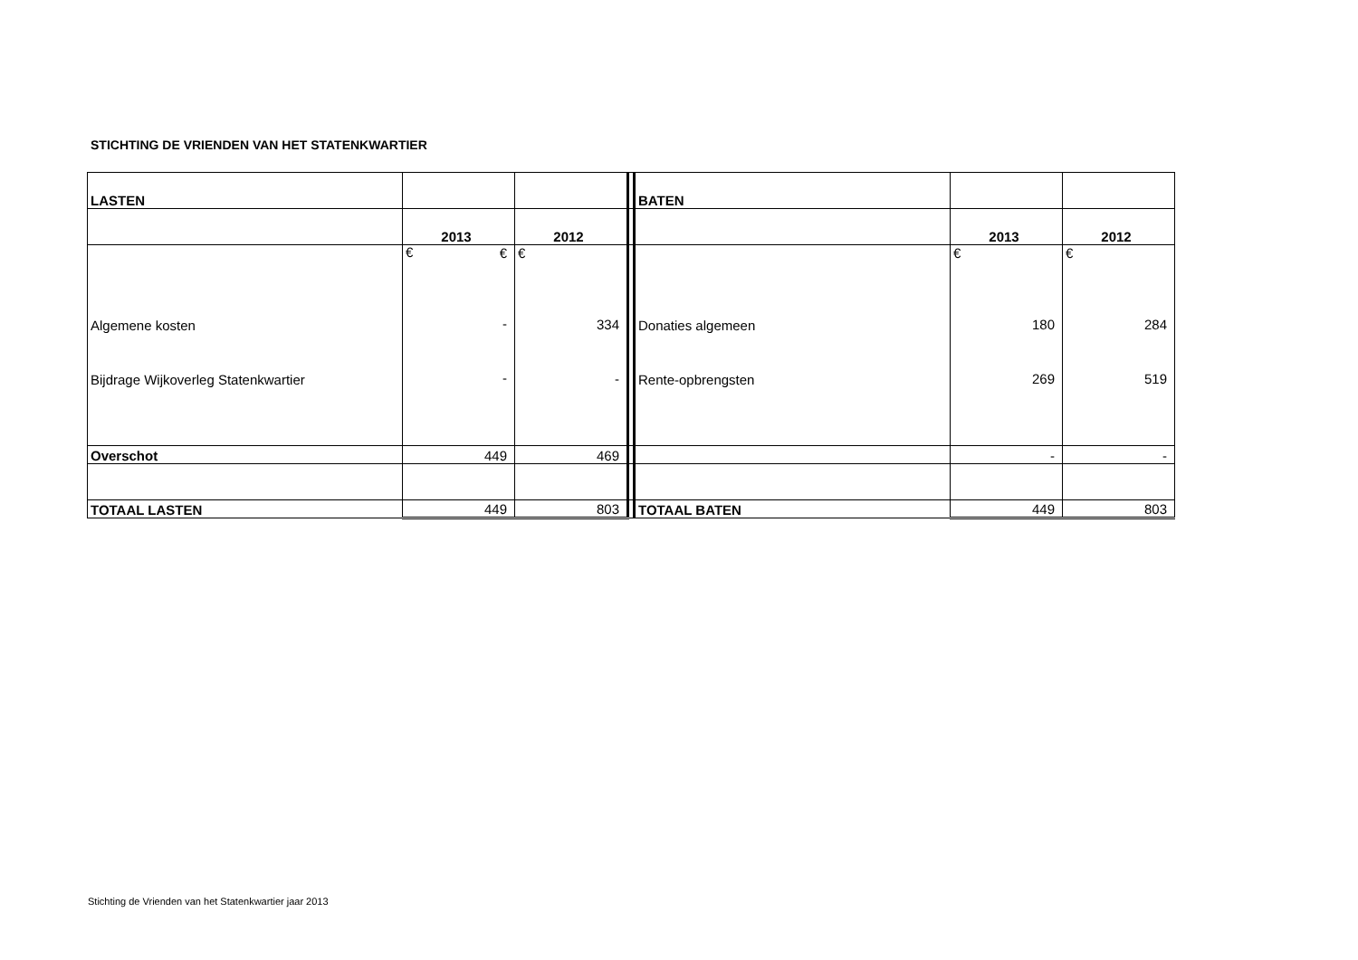STICHTING DE VRIENDEN VAN HET STATENKWARTIER
| LASTEN | | | | BATEN | | |
| | 2013 | 2012 | | | 2013 | 2012 |
| Algemene kosten Bijdrage Wijkoverleg Statenkwartier | € € - - | € 334 - | | Donaties algemeen Rente-opbrengsten | € 180 269 | € 284 519 |
| Overschot | 449 | 469 | | | - | - |
| TOTAAL LASTEN | 449 | 803 | | TOTAAL BATEN | 449 | 803 |
Stichting de Vrienden van het Statenkwartier jaar 2013